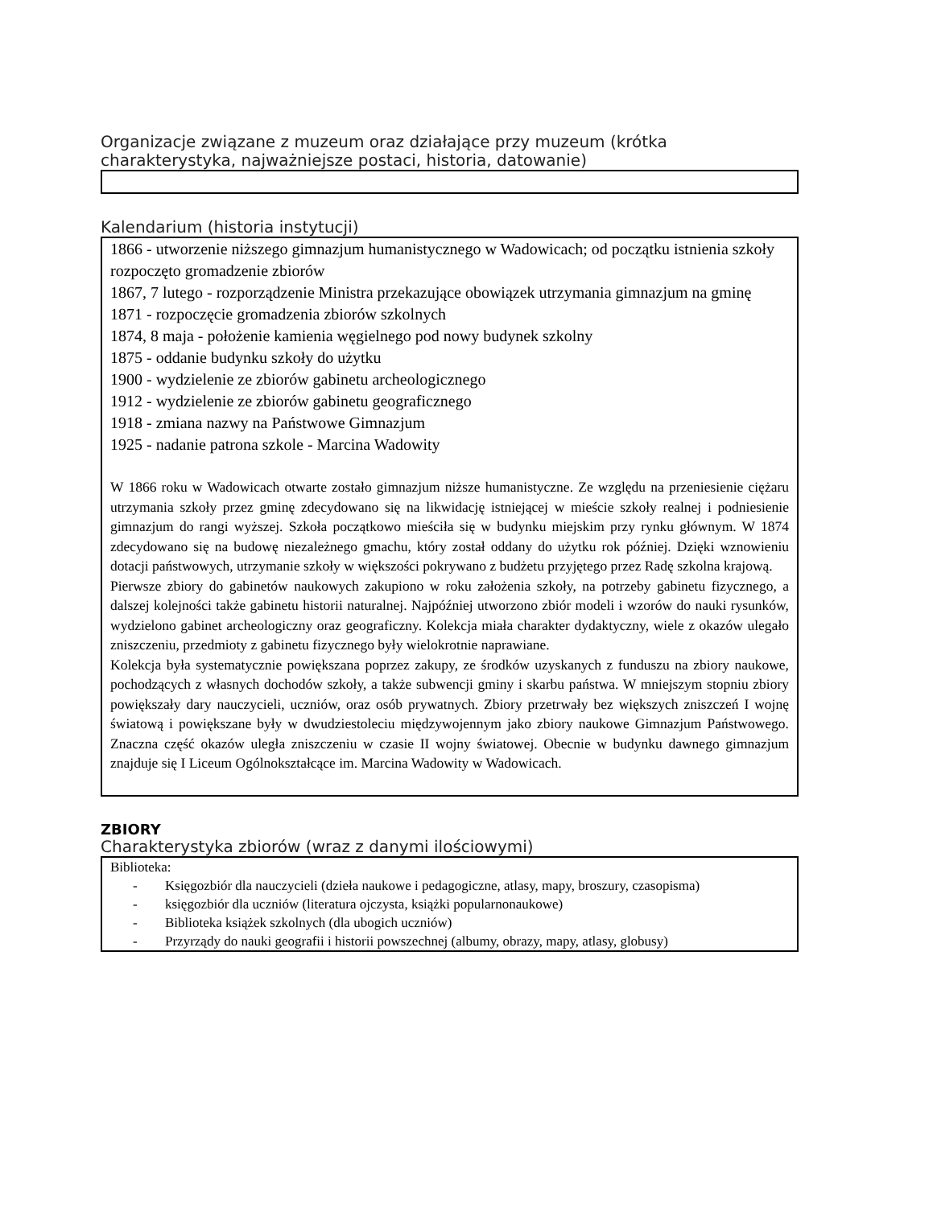Organizacje związane z muzeum oraz działające przy muzeum (krótka charakterystyka, najważniejsze postaci, historia, datowanie)
Kalendarium (historia instytucji)
1866 - utworzenie niższego gimnazjum humanistycznego w Wadowicach; od początku istnienia szkoły rozpoczęto gromadzenie zbiorów
1867, 7 lutego - rozporządzenie Ministra przekazujące obowiązek utrzymania gimnazjum na gminę
1871 - rozpoczęcie gromadzenia zbiorów szkolnych
1874, 8 maja - położenie kamienia węgielnego pod nowy budynek szkolny
1875 - oddanie budynku szkoły do użytku
1900 - wydzielenie ze zbiorów gabinetu archeologicznego
1912 - wydzielenie ze zbiorów gabinetu geograficznego
1918 - zmiana nazwy na Państwowe Gimnazjum
1925 - nadanie patrona szkole - Marcina Wadowity
W 1866 roku w Wadowicach otwarte zostało gimnazjum niższe humanistyczne. Ze względu na przeniesienie ciężaru utrzymania szkoły przez gminę zdecydowano się na likwidację istniejącej w mieście szkoły realnej i podniesienie gimnazjum do rangi wyższej. Szkoła początkowo mieściła się w budynku miejskim przy rynku głównym. W 1874 zdecydowano się na budowę niezależnego gmachu, który został oddany do użytku rok później. Dzięki wznowieniu dotacji państwowych, utrzymanie szkoły w większości pokrywano z budżetu przyjętego przez Radę szkolna krajową.
Pierwsze zbiory do gabinetów naukowych zakupiono w roku założenia szkoły, na potrzeby gabinetu fizycznego, a dalszej kolejności także gabinetu historii naturalnej. Najpóźniej utworzono zbiór modeli i wzorów do nauki rysunków, wydzielono gabinet archeologiczny oraz geograficzny. Kolekcja miała charakter dydaktyczny, wiele z okazów ulegało zniszczeniu, przedmioty z gabinetu fizycznego były wielokrotnie naprawiane.
Kolekcja była systematycznie powiększana poprzez zakupy, ze środków uzyskanych z funduszu na zbiory naukowe, pochodzących z własnych dochodów szkoły, a także subwencji gminy i skarbu państwa. W mniejszym stopniu zbiory powiększały dary nauczycieli, uczniów, oraz osób prywatnych. Zbiory przetrwały bez większych zniszczeń I wojnę światową i powiększane były w dwudziestoleciu międzywojennym jako zbiory naukowe Gimnazjum Państwowego. Znaczna część okazów uległa zniszczeniu w czasie II wojny światowej. Obecnie w budynku dawnego gimnazjum znajduje się I Liceum Ogólnokształcące im. Marcina Wadowity w Wadowicach.
ZBIORY
Charakterystyka zbiorów (wraz z danymi ilościowymi)
Biblioteka:
- Księgozbiór dla nauczycieli (dzieła naukowe i pedagogiczne, atlasy, mapy, broszury, czasopisma)
- księgozbiór dla uczniów (literatura ojczysta, książki popularnonaukowe)
- Biblioteka książek szkolnych (dla ubogich uczniów)
- Przyrządy do nauki geografii i historii powszechnej (albumy, obrazy, mapy, atlasy, globusy)